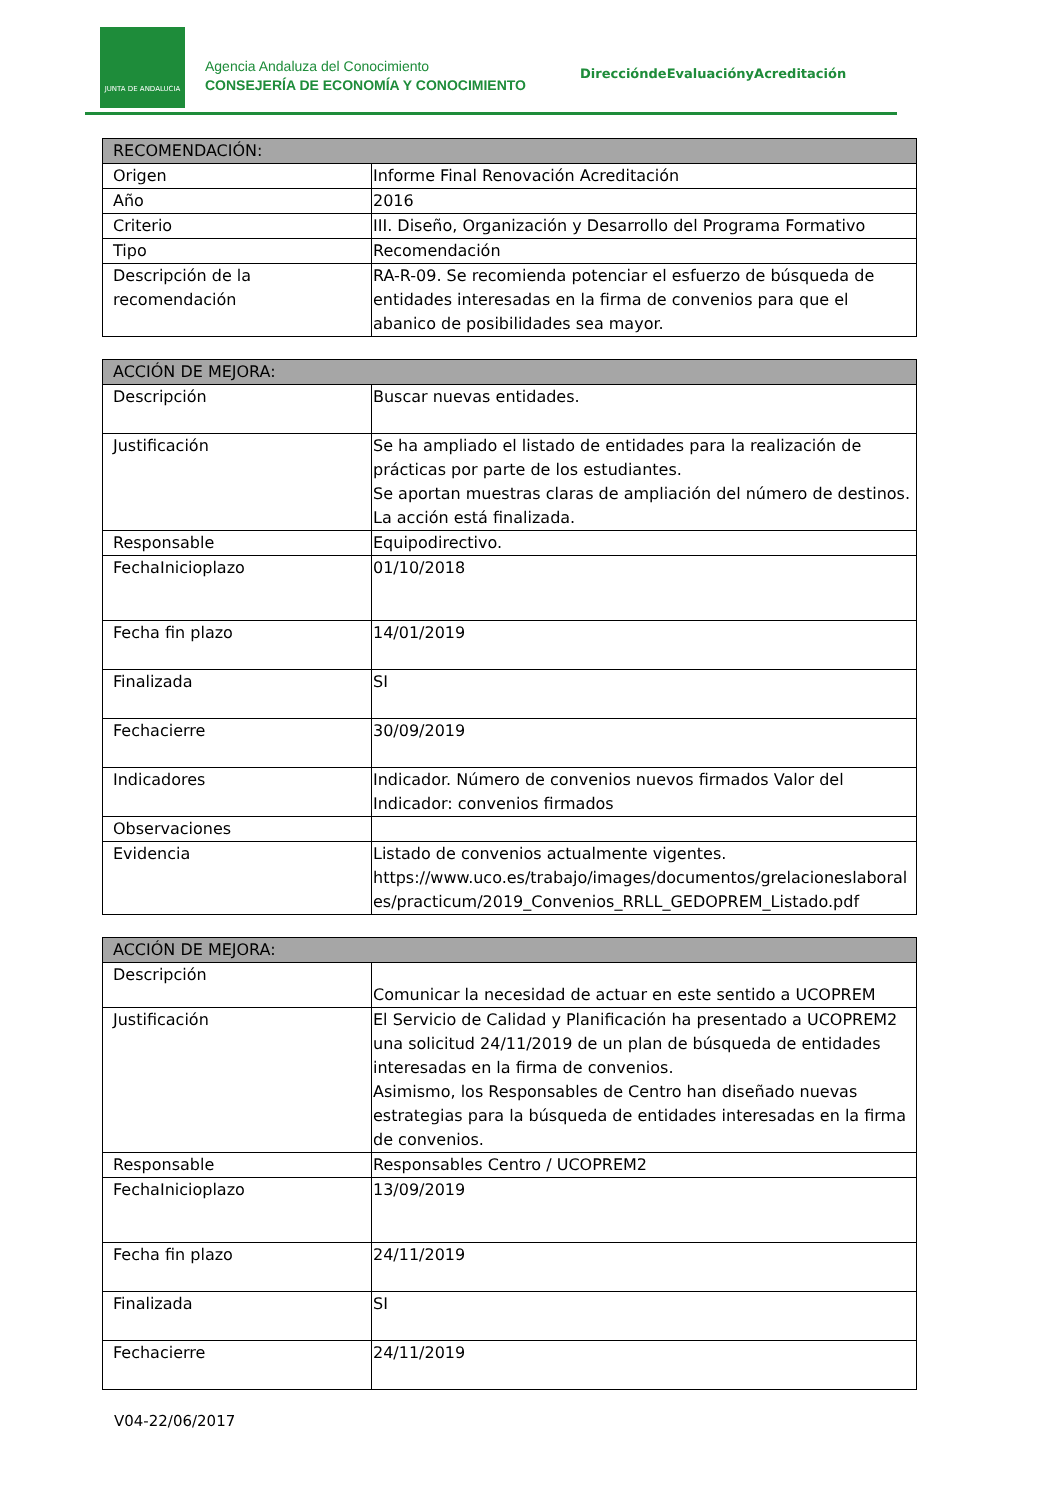JUNTA DE ANDALUCIA
Agencia Andaluza del Conocimiento
CONSEJERÍA DE ECONOMÍA Y CONOCIMIENTO
DireccióndeEvaluaciónyAcreditación
| RECOMENDACIÓN: | |
| --- | --- |
| Origen | Informe Final Renovación Acreditación |
| Año | 2016 |
| Criterio | III. Diseño, Organización y Desarrollo del Programa Formativo |
| Tipo | Recomendación |
| Descripción de la recomendación | RA-R-09. Se recomienda potenciar el esfuerzo de búsqueda de entidades interesadas en la firma de convenios para que el abanico de posibilidades sea mayor. |
| ACCIÓN DE MEJORA: | |
| --- | --- |
| Descripción | Buscar nuevas entidades. |
| Justificación | Se ha ampliado el listado de entidades para la realización de prácticas por parte de los estudiantes. Se aportan muestras claras de ampliación del número de destinos. La acción está finalizada. |
| Responsable | Equipodirectivo. |
| FechaInicioplazo | 01/10/2018 |
| Fecha fin plazo | 14/01/2019 |
| Finalizada | SI |
| Fechacierre | 30/09/2019 |
| Indicadores | Indicador. Número de convenios nuevos firmados Valor del Indicador: convenios firmados |
| Observaciones | |
| Evidencia | Listado de convenios actualmente vigentes. https://www.uco.es/trabajo/images/documentos/grelacioneslaborales/practicum/2019_Convenios_RRLL_GEDOPREM_Listado.pdf |
| ACCIÓN DE MEJORA: | |
| --- | --- |
| Descripción | Comunicar la necesidad de actuar en este sentido a UCOPREM |
| Justificación | El Servicio de Calidad y Planificación ha presentado a UCOPREM2 una solicitud 24/11/2019 de un plan de búsqueda de entidades interesadas en la firma de convenios. Asimismo, los Responsables de Centro han diseñado nuevas estrategias para la búsqueda de entidades interesadas en la firma de convenios. |
| Responsable | Responsables Centro / UCOPREM2 |
| FechaInicioplazo | 13/09/2019 |
| Fecha fin plazo | 24/11/2019 |
| Finalizada | SI |
| Fechacierre | 24/11/2019 |
V04-22/06/2017